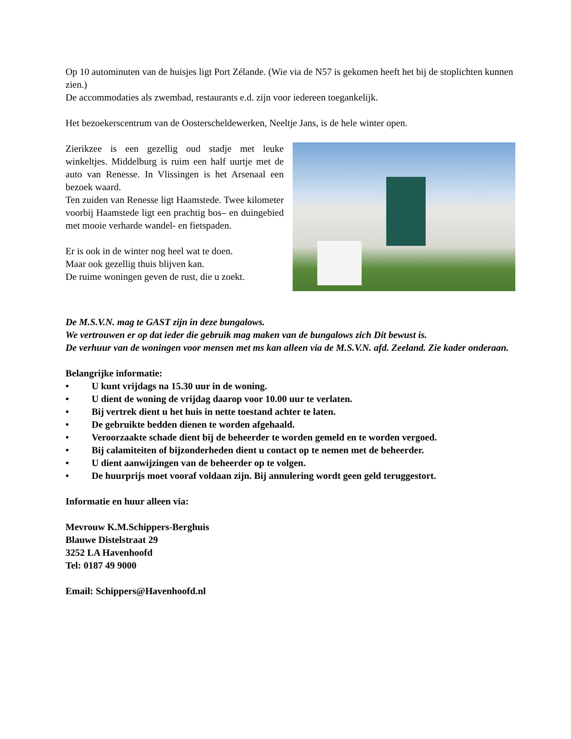Op 10 autominuten van de huisjes ligt Port Zélande. (Wie via de N57 is gekomen heeft het bij de stoplichten kunnen zien.)
De accommodaties als zwembad, restaurants e.d. zijn voor iedereen toegankelijk.
Het bezoekerscentrum van de Oosterscheldewerken, Neeltje Jans, is de hele winter open.
Zierikzee is een gezellig oud stadje met leuke winkeltjes. Middelburg is ruim een half uurtje met de auto van Renesse. In Vlissingen is het Arsenaal een bezoek waard.
Ten zuiden van Renesse ligt Haamstede. Twee kilometer voorbij Haamstede ligt een prachtig bos– en duingebied met mooie verharde wandel- en fietspaden.
Er is ook in de winter nog heel wat te doen.
Maar ook gezellig thuis blijven kan.
De ruime woningen geven de rust, die u zoekt.
De M.S.V.N. mag te GAST zijn in deze bungalows.
We vertrouwen er op dat ieder die gebruik mag maken van de bungalows zich Dit bewust is.
De verhuur van de woningen voor mensen met ms kan alleen via de M.S.V.N. afd. Zeeland. Zie kader onderaan.
Belangrijke informatie:
• U kunt vrijdags na 15.30 uur in de woning.
• U dient de woning de vrijdag daarop voor 10.00 uur te verlaten.
• Bij vertrek dient u het huis in nette toestand achter te laten.
• De gebruikte bedden dienen te worden afgehaald.
• Veroorzaakte schade dient bij de beheerder te worden gemeld en te worden vergoed.
• Bij calamiteiten of bijzonderheden dient u contact op te nemen met de beheerder.
• U dient aanwijzingen van de beheerder op te volgen.
• De huurprijs moet vooraf voldaan zijn. Bij annulering wordt geen geld teruggestort.
Informatie en huur alleen via:
Mevrouw K.M.Schippers-Berghuis
Blauwe Distelstraat 29
3252 LA Havenhoofd
Tel: 0187 49 9000
Email: Schippers@Havenhoofd.nl